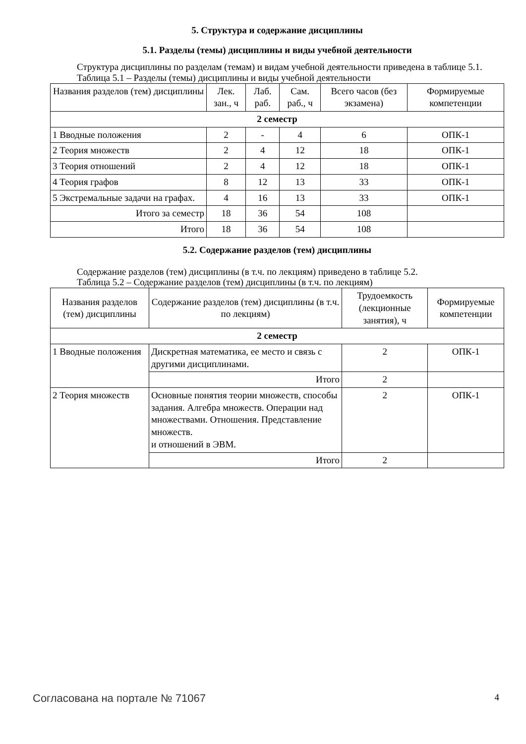5. Структура и содержание дисциплины
5.1. Разделы (темы) дисциплины и виды учебной деятельности
Структура дисциплины по разделам (темам) и видам учебной деятельности приведена в таблице 5.1.
Таблица 5.1 – Разделы (темы) дисциплины и виды учебной деятельности
| Названия разделов (тем) дисциплины | Лек. зан., ч | Лаб. раб. | Сам. раб., ч | Всего часов (без экзамена) | Формируемые компетенции |
| --- | --- | --- | --- | --- | --- |
| 2 семестр | | | | | |
| 1 Вводные положения | 2 | - | 4 | 6 | ОПК-1 |
| 2 Теория множеств | 2 | 4 | 12 | 18 | ОПК-1 |
| 3 Теория отношений | 2 | 4 | 12 | 18 | ОПК-1 |
| 4 Теория графов | 8 | 12 | 13 | 33 | ОПК-1 |
| 5 Экстремальные задачи на графах. | 4 | 16 | 13 | 33 | ОПК-1 |
| Итого за семестр | 18 | 36 | 54 | 108 | |
| Итого | 18 | 36 | 54 | 108 | |
5.2. Содержание разделов (тем) дисциплины
Содержание разделов (тем) дисциплины (в т.ч. по лекциям) приведено в таблице 5.2.
Таблица 5.2 – Содержание разделов (тем) дисциплины (в т.ч. по лекциям)
| Названия разделов (тем) дисциплины | Содержание разделов (тем) дисциплины (в т.ч. по лекциям) | Трудоемкость (лекционные занятия), ч | Формируемые компетенции |
| --- | --- | --- | --- |
| 2 семестр | | | |
| 1 Вводные положения | Дискретная математика, ее место и связь с другими дисциплинами. | 2 | ОПК-1 |
| | Итого | 2 | |
| 2 Теория множеств | Основные понятия теории множеств, способы задания. Алгебра множеств. Операции над множествами. Отношения. Представление множеств. и отношений в ЭВМ. | 2 | ОПК-1 |
| | Итого | 2 | |
Согласована на портале № 71067 4